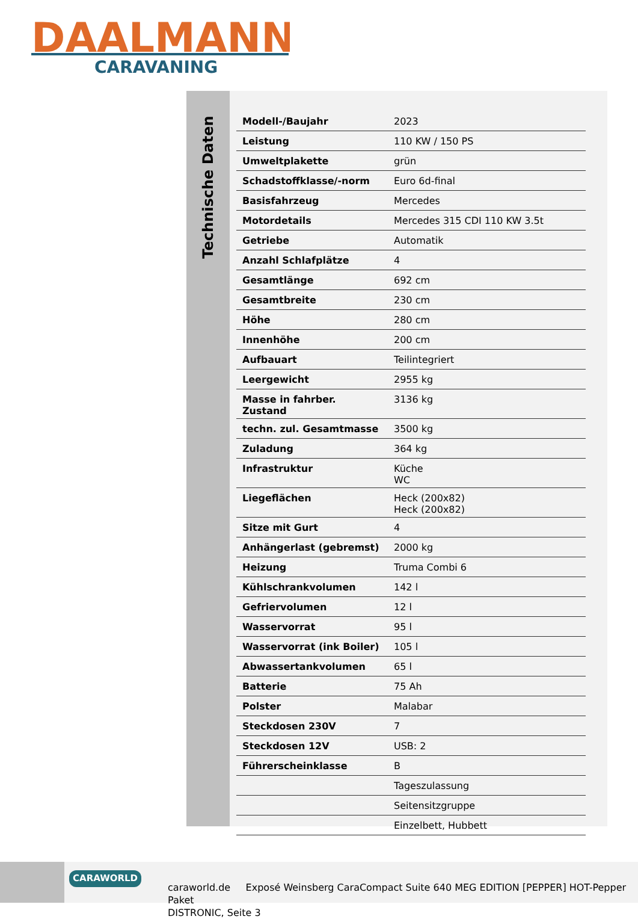DAALMANN
CARAVANING
Technische Daten
| Modell-/Baujahr | 2023 |
| Leistung | 110 KW / 150 PS |
| Umweltplakette | grün |
| Schadstoffklasse/-norm | Euro 6d-final |
| Basisfahrzeug | Mercedes |
| Motordetails | Mercedes 315 CDI 110 KW 3.5t |
| Getriebe | Automatik |
| Anzahl Schlafplätze | 4 |
| Gesamtlänge | 692 cm |
| Gesamtbreite | 230 cm |
| Höhe | 280 cm |
| Innenhöhe | 200 cm |
| Aufbauart | Teilintegriert |
| Leergewicht | 2955 kg |
| Masse in fahrber. Zustand | 3136 kg |
| techn. zul. Gesamtmasse | 3500 kg |
| Zuladung | 364 kg |
| Infrastruktur | Küche WC |
| Liegeflächen | Heck (200x82) Heck (200x82) |
| Sitze mit Gurt | 4 |
| Anhängerlast (gebremst) | 2000 kg |
| Heizung | Truma Combi 6 |
| Kühlschrankvolumen | 142 l |
| Gefriervolumen | 12 l |
| Wasservorrat | 95 l |
| Wasservorrat (ink Boiler) | 105 l |
| Abwassertankvolumen | 65 l |
| Batterie | 75 Ah |
| Polster | Malabar |
| Steckdosen 230V | 7 |
| Steckdosen 12V | USB: 2 |
| Führerscheinklasse | B |
| | Tageszulassung |
| | Seitensitzgruppe |
| | Einzelbett, Hubbett |
CARAWORLD
caraworld.de Exposé Weinsberg CaraCompact Suite 640 MEG EDITION [PEPPER] HOT-Pepper Paket
DISTRONIC, Seite 3